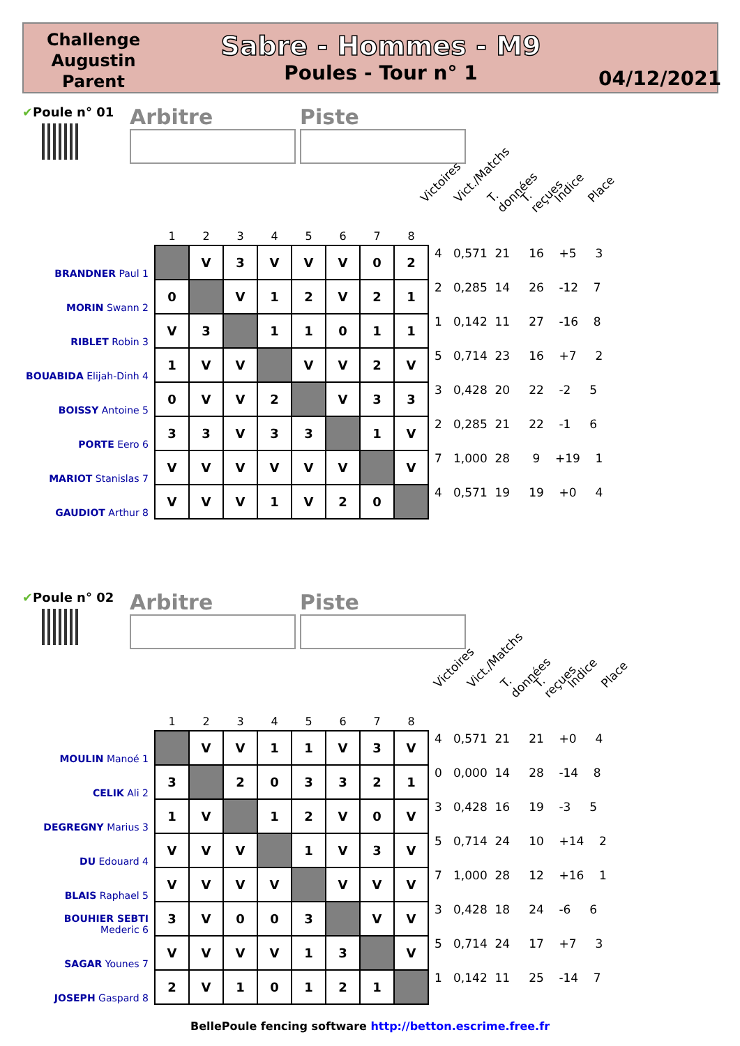Challenge
Augustin
Parent
Sabre - Hommes - M9
Poules - Tour n° 1
04/12/2021
✔Poule n° 01
Arbitre Piste
Victoires Vict./Matchs T. données T. reçues Indice Place
| | 1 | 2 | 3 | 4 | 5 | 6 | 7 | 8 | |
| --- | --- | --- | --- | --- | --- | --- | --- | --- | --- |
| BRANDNER Paul 1 | | V | 3 | V | V | V | 0 | 2 | 4 0,571 21 16 +5 3 |
| MORIN Swann 2 | 0 | | V | 1 | 2 | V | 2 | 1 | 2 0,285 14 26 -12 7 |
| RIBLET Robin 3 | V | 3 | | 1 | 1 | 0 | 1 | 1 | 1 0,142 11 27 -16 8 |
| BOUABIDA Elijah-Dinh 4 | 1 | V | V | | V | V | 2 | V | 5 0,714 23 16 +7 2 |
| BOISSY Antoine 5 | 0 | V | V | 2 | | V | 3 | 3 | 3 0,428 20 22 -2 5 |
| PORTE Eero 6 | 3 | 3 | V | 3 | 3 | | 1 | V | 2 0,285 21 22 -1 6 |
| MARIOT Stanislas 7 | V | V | V | V | V | V | | V | 7 1,000 28 9 +19 1 |
| GAUDIOT Arthur 8 | V | V | V | 1 | V | 2 | 0 | | 4 0,571 19 19 +0 4 |
✔Poule n° 02
Arbitre Piste
Victoires Vict./Matchs T. données T. reçues Indice Place
| | 1 | 2 | 3 | 4 | 5 | 6 | 7 | 8 | |
| --- | --- | --- | --- | --- | --- | --- | --- | --- | --- |
| MOULIN Manoé 1 | | V | V | 1 | 1 | V | 3 | V | 4 0,571 21 21 +0 4 |
| CELIK Ali 2 | 3 | | 2 | 0 | 3 | 3 | 2 | 1 | 0 0,000 14 28 -14 8 |
| DEGREGNY Marius 3 | 1 | V | | 1 | 2 | V | 0 | V | 3 0,428 16 19 -3 5 |
| DU Edouard 4 | V | V | V | | 1 | V | 3 | V | 5 0,714 24 10 +14 2 |
| BLAIS Raphael 5 | V | V | V | V | | V | V | V | 7 1,000 28 12 +16 1 |
| BOUHIER SEBTI Mederic 6 | 3 | V | 0 | 0 | 3 | | V | V | 3 0,428 18 24 -6 6 |
| SAGAR Younes 7 | V | V | V | V | 1 | 3 | | V | 5 0,714 24 17 +7 3 |
| JOSEPH Gaspard 8 | 2 | V | 1 | 0 | 1 | 2 | 1 | | 1 0,142 11 25 -14 7 |
BellePoule fencing software http://betton.escrime.free.fr